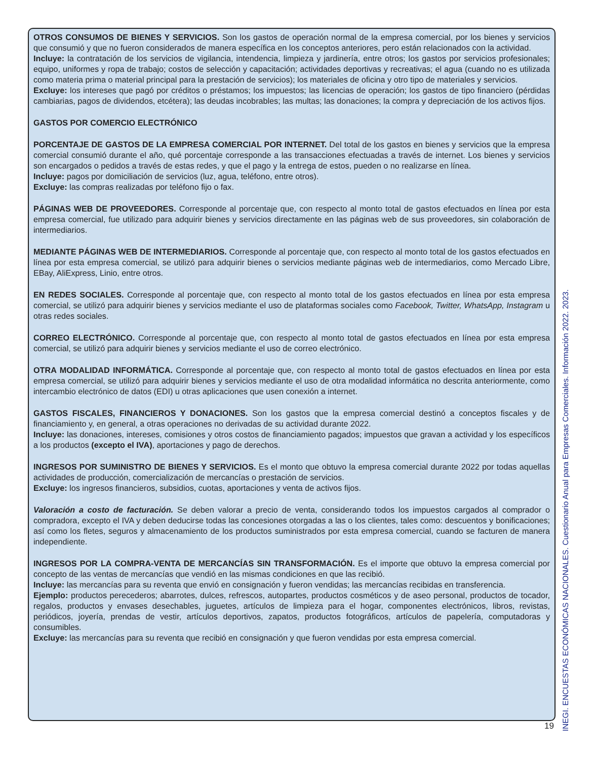OTROS CONSUMOS DE BIENES Y SERVICIOS. Son los gastos de operación normal de la empresa comercial, por los bienes y servicios que consumió y que no fueron considerados de manera específica en los conceptos anteriores, pero están relacionados con la actividad.
Incluye: la contratación de los servicios de vigilancia, intendencia, limpieza y jardinería, entre otros; los gastos por servicios profesionales; equipo, uniformes y ropa de trabajo; costos de selección y capacitación; actividades deportivas y recreativas; el agua (cuando no es utilizada como materia prima o material principal para la prestación de servicios); los materiales de oficina y otro tipo de materiales y servicios.
Excluye: los intereses que pagó por créditos o préstamos; los impuestos; las licencias de operación; los gastos de tipo financiero (pérdidas cambiarias, pagos de dividendos, etcétera); las deudas incobrables; las multas; las donaciones; la compra y depreciación de los activos fijos.
GASTOS POR COMERCIO ELECTRÓNICO
PORCENTAJE DE GASTOS DE LA EMPRESA COMERCIAL POR INTERNET. Del total de los gastos en bienes y servicios que la empresa comercial consumió durante el año, qué porcentaje corresponde a las transacciones efectuadas a través de internet. Los bienes y servicios son encargados o pedidos a través de estas redes, y que el pago y la entrega de estos, pueden o no realizarse en línea.
Incluye: pagos por domiciliación de servicios (luz, agua, teléfono, entre otros).
Excluye: las compras realizadas por teléfono fijo o fax.
PÁGINAS WEB DE PROVEEDORES. Corresponde al porcentaje que, con respecto al monto total de gastos efectuados en línea por esta empresa comercial, fue utilizado para adquirir bienes y servicios directamente en las páginas web de sus proveedores, sin colaboración de intermediarios.
MEDIANTE PÁGINAS WEB DE INTERMEDIARIOS. Corresponde al porcentaje que, con respecto al monto total de los gastos efectuados en línea por esta empresa comercial, se utilizó para adquirir bienes o servicios mediante páginas web de intermediarios, como Mercado Libre, EBay, AliExpress, Linio, entre otros.
EN REDES SOCIALES. Corresponde al porcentaje que, con respecto al monto total de los gastos efectuados en línea por esta empresa comercial, se utilizó para adquirir bienes y servicios mediante el uso de plataformas sociales como Facebook, Twitter, WhatsApp, Instagram u otras redes sociales.
CORREO ELECTRÓNICO. Corresponde al porcentaje que, con respecto al monto total de gastos efectuados en línea por esta empresa comercial, se utilizó para adquirir bienes y servicios mediante el uso de correo electrónico.
OTRA MODALIDAD INFORMÁTICA. Corresponde al porcentaje que, con respecto al monto total de gastos efectuados en línea por esta empresa comercial, se utilizó para adquirir bienes y servicios mediante el uso de otra modalidad informática no descrita anteriormente, como intercambio electrónico de datos (EDI) u otras aplicaciones que usen conexión a internet.
GASTOS FISCALES, FINANCIEROS Y DONACIONES. Son los gastos que la empresa comercial destinó a conceptos fiscales y de financiamiento y, en general, a otras operaciones no derivadas de su actividad durante 2022.
Incluye: las donaciones, intereses, comisiones y otros costos de financiamiento pagados; impuestos que gravan a actividad y los específicos a los productos (excepto el IVA), aportaciones y pago de derechos.
INGRESOS POR SUMINISTRO DE BIENES Y SERVICIOS. Es el monto que obtuvo la empresa comercial durante 2022 por todas aquellas actividades de producción, comercialización de mercancías o prestación de servicios.
Excluye: los ingresos financieros, subsidios, cuotas, aportaciones y venta de activos fijos.
Valoración a costo de facturación. Se deben valorar a precio de venta, considerando todos los impuestos cargados al comprador o compradora, excepto el IVA y deben deducirse todas las concesiones otorgadas a las o los clientes, tales como: descuentos y bonificaciones; así como los fletes, seguros y almacenamiento de los productos suministrados por esta empresa comercial, cuando se facturen de manera independiente.
INGRESOS POR LA COMPRA-VENTA DE MERCANCÍAS SIN TRANSFORMACIÓN. Es el importe que obtuvo la empresa comercial por concepto de las ventas de mercancías que vendió en las mismas condiciones en que las recibió.
Incluye: las mercancías para su reventa que envió en consignación y fueron vendidas; las mercancías recibidas en transferencia.
Ejemplo: productos perecederos; abarrotes, dulces, refrescos, autopartes, productos cosméticos y de aseo personal, productos de tocador, regalos, productos y envases desechables, juguetes, artículos de limpieza para el hogar, componentes electrónicos, libros, revistas, periódicos, joyería, prendas de vestir, artículos deportivos, zapatos, productos fotográficos, artículos de papelería, computadoras y consumibles.
Excluye: las mercancías para su reventa que recibió en consignación y que fueron vendidas por esta empresa comercial.
INEGI. ENCUESTAS ECONÓMICAS NACIONALES. Cuestionario Anual para Empresas Comerciales. Información 2022. 2023.
19